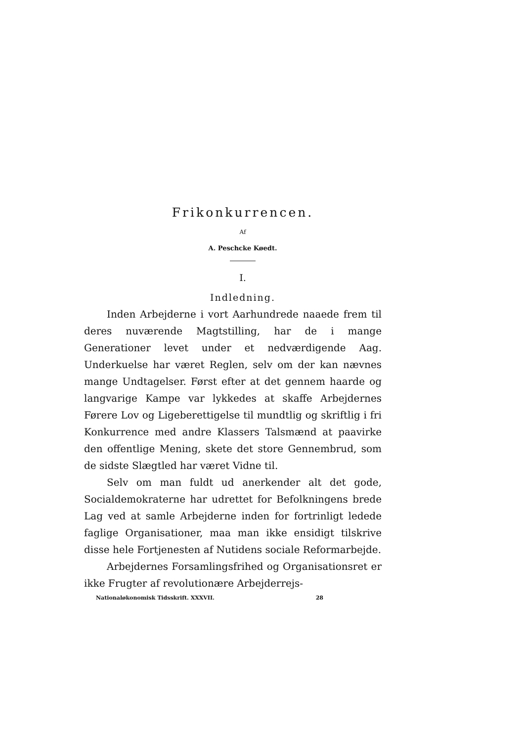Frikonkurrencen.
Af
A. Peschcke Køedt.
I.
Indledning.
Inden Arbejderne i vort Aarhundrede naaede frem til deres nuværende Magtstilling, har de i mange Generationer levet under et nedværdigende Aag. Underkuelse har været Reglen, selv om der kan nævnes mange Undtagelser. Først efter at det gennem haarde og langvarige Kampe var lykkedes at skaffe Arbejdernes Førere Lov og Ligeberettigelse til mundtlig og skriftlig i fri Konkurrence med andre Klassers Talsmænd at paavirke den offentlige Mening, skete det store Gennembrud, som de sidste Slægtled har været Vidne til.
Selv om man fuldt ud anerkender alt det gode, Socialdemokraterne har udrettet for Befolkningens brede Lag ved at samle Arbejderne inden for fortrinligt ledede faglige Organisationer, maa man ikke ensidigt tilskrive disse hele Fortjenesten af Nutidens sociale Reformarbejde.
Arbejdernes Forsamlingsfrihed og Organisationsret er ikke Frugter af revolutionære Arbejderrejs-
Nationaløkonomisk Tidsskrift. XXXVII. 28